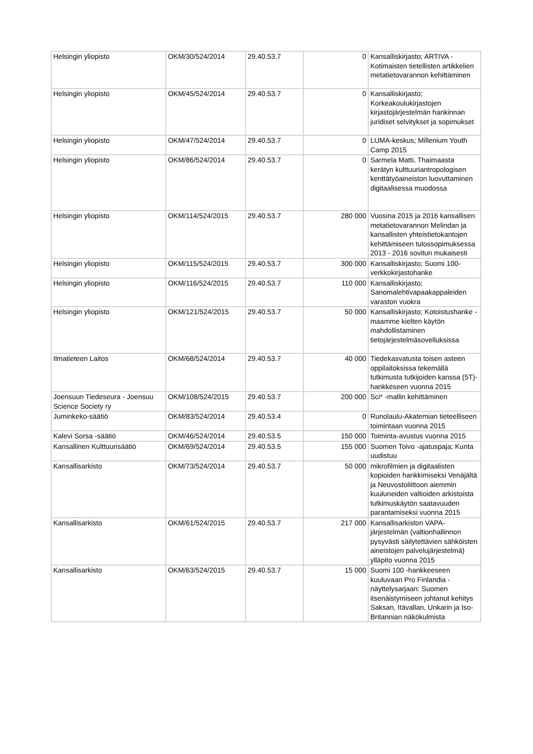| Helsingin yliopisto | OKM/30/524/2014 | 29.40.53.7 | 0 | Kansalliskirjasto; ARTIVA - Kotimaisten tietellisten artikkelien metatietovarannon kehittäminen |
| Helsingin yliopisto | OKM/45/524/2014 | 29.40.53.7 | 0 | Kansalliskirjasto; Korkeakoulukirjastojen kirjastojärjestelmän hankinnan juridiset selvitykset ja sopimukset |
| Helsingin yliopisto | OKM/47/524/2014 | 29.40.53.7 | 0 | LUMA-keskus; Millenium Youth Camp 2015 |
| Helsingin yliopisto | OKM/86/524/2014 | 29.40.53.7 | 0 | Sarmela Matti, Thaimaasta kerätyn kulttuuriantropologisen kenttätyöaineiston luovuttaminen digitaalisessa muodossa |
| Helsingin yliopisto | OKM/114/524/2015 | 29.40.53.7 | 280 000 | Vuosina 2015 ja 2016 kansallisen metatietovarannon Melindan ja kansallisten yhteistietokantojen kehittämiseen tulossopimuksessa 2013 - 2016 sovitun mukaisesti |
| Helsingin yliopisto | OKM/115/524/2015 | 29.40.53.7 | 300 000 | Kansalliskirjasto; Suomi 100-verkkokirjastohanke |
| Helsingin yliopisto | OKM/116/524/2015 | 29.40.53.7 | 110 000 | Kansalliskirjasto; Sanomalehtivapaakappaleiden varaston vuokra |
| Helsingin yliopisto | OKM/121/524/2015 | 29.40.53.7 | 50 000 | Kansalliskirjasto; Kotoistushanke - maamme kielten käytön mahdollistaminen tietojärjestelmäsovelluksissa |
| Ilmatieteen Laitos | OKM/68/524/2014 | 29.40.53.7 | 40 000 | Tiedekasvatusta toisen asteen oppilaitoksissa tekemällä tutkimusta tutkijoiden kanssa (5T)-hankkeseen vuonna 2015 |
| Joensuun Tiedeseura - Joensuu Science Society ry | OKM/108/524/2015 | 29.40.53.7 | 200 000 | Sci* -mallin kehittäminen |
| Juminkeko-säätiö | OKM/83/524/2014 | 29.40.53.4 | 0 | Runolaulu-Akatemian tieteelliseen toimintaan vuonna 2015 |
| Kalevi Sorsa -säätiö | OKM/46/524/2014 | 29.40.53.5 | 150 000 | Toiminta-avustus vuonna 2015 |
| Kansallinen Kulttuurisäätiö | OKM/69/524/2014 | 29.40.53.5 | 155 000 | Suomen Toivo -ajatuspaja; Kunta uudistuu |
| Kansallisarkisto | OKM/73/524/2014 | 29.40.53.7 | 50 000 | mikrofilmien ja digitaalisten kopioiden hankkimiseksi Venäjältä ja Neuvostoliittoon aiemmin kuuluneiden valtioiden arkistoista tutkimuskäytön saatavuuden parantamiseksi vuonna 2015 |
| Kansallisarkisto | OKM/61/524/2015 | 29.40.53.7 | 217 000 | Kansallisarkiston VAPA-järjestelmän (valtionhallinnon pysyvästi säilytettävien sähköisten aineistojen palvelujärjestelmä) ylläpito vuonna 2015 |
| Kansallisarkisto | OKM/63/524/2015 | 29.40.53.7 | 15 000 | Suomi 100 -hankkeeseen kuuluvaan Pro Finlandia -näyttelysarjaan: Suomen itsenäistymiseen johtanut kehitys Saksan, Itävallan, Unkarin ja Iso-Britannian näkökulmista |